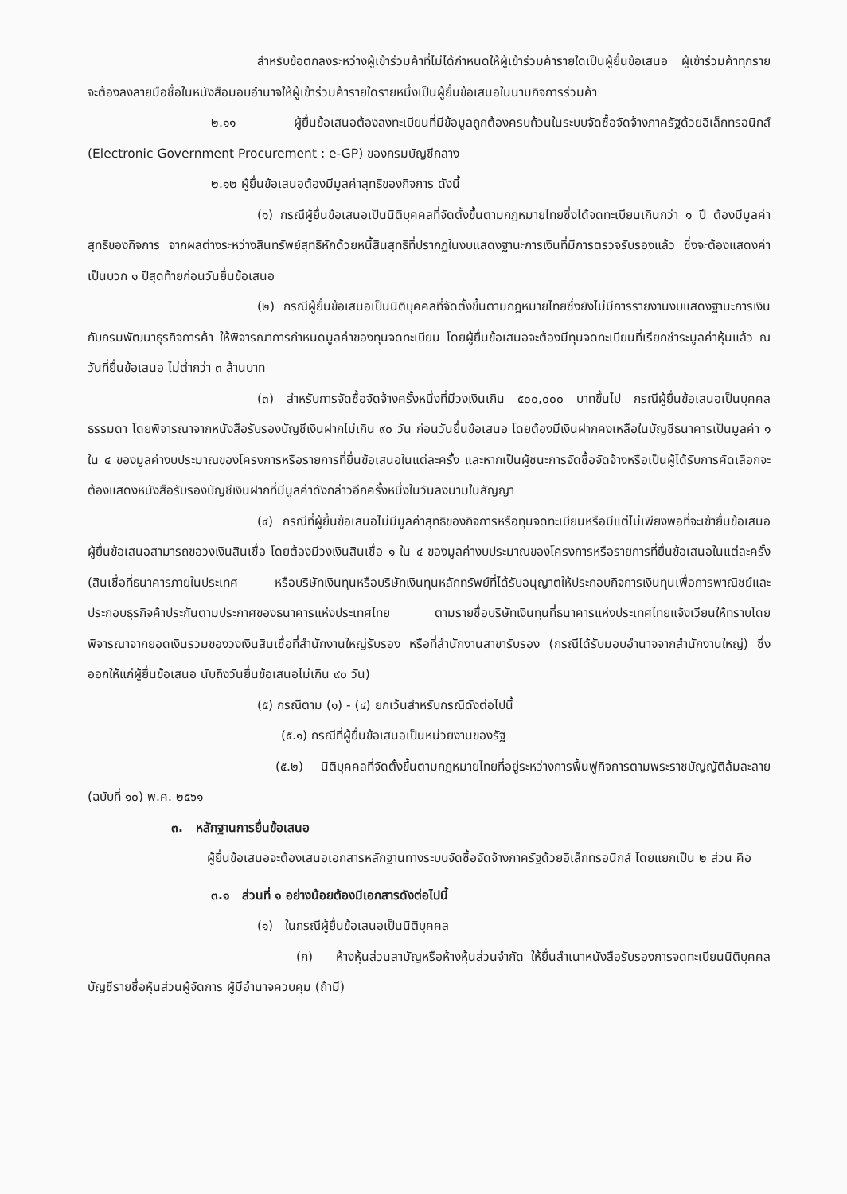สำหรับข้อตกลงระหว่างผู้เข้าร่วมค้าที่ไม่ได้กำหนดให้ผู้เข้าร่วมค้ารายใดเป็นผู้ยื่นข้อเสนอ ผู้เข้าร่วมค้าทุกรายจะต้องลงลายมือชื่อในหนังสือมอบอำนาจให้ผู้เข้าร่วมค้ารายใดรายหนึ่งเป็นผู้ยื่นข้อเสนอในนามกิจการร่วมค้า
๒.๑๑ ผู้ยื่นข้อเสนอต้องลงทะเบียนที่มีข้อมูลถูกต้องครบถ้วนในระบบจัดซื้อจัดจ้างภาครัฐด้วยอิเล็กทรอนิกส์ (Electronic Government Procurement : e-GP) ของกรมบัญชีกลาง
๒.๑๒ ผู้ยื่นข้อเสนอต้องมีมูลค่าสุทธิของกิจการ ดังนี้
(๑) กรณีผู้ยื่นข้อเสนอเป็นนิติบุคคลที่จัดตั้งขึ้นตามกฎหมายไทยซึ่งได้จดทะเบียนเกินกว่า ๑ ปี ต้องมีมูลค่าสุทธิของกิจการ จากผลต่างระหว่างสินทรัพย์สุทธิหักด้วยหนี้สินสุทธิที่ปรากฏในงบแสดงฐานะการเงินที่มีการตรวจรับรองแล้ว ซึ่งจะต้องแสดงค่าเป็นบวก ๑ ปีสุดท้ายก่อนวันยื่นข้อเสนอ
(๒) กรณีผู้ยื่นข้อเสนอเป็นนิติบุคคลที่จัดตั้งขึ้นตามกฎหมายไทยซึ่งยังไม่มีการรายงานงบแสดงฐานะการเงินกับกรมพัฒนาธุรกิจการค้า ให้พิจารณาการกำหนดมูลค่าของทุนจดทะเบียน โดยผู้ยื่นข้อเสนอจะต้องมีทุนจดทะเบียนที่เรียกชำระมูลค่าหุ้นแล้ว ณ วันที่ยื่นข้อเสนอ ไม่ต่ำกว่า ๓ ล้านบาท
(๓) สำหรับการจัดซื้อจัดจ้างครั้งหนึ่งที่มีวงเงินเกิน ๕๐๐,๐๐๐ บาทขึ้นไป กรณีผู้ยื่นข้อเสนอเป็นบุคคลธรรมดา โดยพิจารณาจากหนังสือรับรองบัญชีเงินฝากไม่เกิน ๙๐ วัน ก่อนวันยื่นข้อเสนอ โดยต้องมีเงินฝากคงเหลือในบัญชีธนาคารเป็นมูลค่า ๑ ใน ๔ ของมูลค่างบประมาณของโครงการหรือรายการที่ยื่นข้อเสนอในแต่ละครั้ง และหากเป็นผู้ชนะการจัดซื้อจัดจ้างหรือเป็นผู้ได้รับการคัดเลือกจะต้องแสดงหนังสือรับรองบัญชีเงินฝากที่มีมูลค่าดังกล่าวอีกครั้งหนึ่งในวันลงนามในสัญญา
(๔) กรณีที่ผู้ยื่นข้อเสนอไม่มีมูลค่าสุทธิของกิจการหรือทุนจดทะเบียนหรือมีแต่ไม่เพียงพอที่จะเข้ายื่นข้อเสนอ ผู้ยื่นข้อเสนอสามารถขอวงเงินสินเชื่อ โดยต้องมีวงเงินสินเชื่อ ๑ ใน ๔ ของมูลค่างบประมาณของโครงการหรือรายการที่ยื่นข้อเสนอในแต่ละครั้ง (สินเชื่อที่ธนาคารภายในประเทศ หรือบริษัทเงินทุนหรือบริษัทเงินทุนหลักทรัพย์ที่ได้รับอนุญาตให้ประกอบกิจการเงินทุนเพื่อการพาณิชย์และประกอบธุรกิจค้าประกันตามประกาศของธนาคารแห่งประเทศไทย ตามรายชื่อบริษัทเงินทุนที่ธนาคารแห่งประเทศไทยแจ้งเวียนให้ทราบโดยพิจารณาจากยอดเงินรวมของวงเงินสินเชื่อที่สำนักงานใหญ่รับรอง หรือที่สำนักงานสาขารับรอง (กรณีได้รับมอบอำนาจจากสำนักงานใหญ่) ซึ่งออกให้แก่ผู้ยื่นข้อเสนอ นับถึงวันยื่นข้อเสนอไม่เกิน ๙๐ วัน)
(๕) กรณีตาม (๑) - (๔) ยกเว้นสำหรับกรณีดังต่อไปนี้
(๕.๑) กรณีที่ผู้ยื่นข้อเสนอเป็นหน่วยงานของรัฐ
(๕.๒) นิติบุคคลที่จัดตั้งขึ้นตามกฎหมายไทยที่อยู่ระหว่างการฟื้นฟูกิจการตามพระราชบัญญัติล้มละลาย (ฉบับที่ ๑๐) พ.ศ. ๒๕๖๑
๓. หลักฐานการยื่นข้อเสนอ
ผู้ยื่นข้อเสนอจะต้องเสนอเอกสารหลักฐานทางระบบจัดซื้อจัดจ้างภาครัฐด้วยอิเล็กทรอนิกส์ โดยแยกเป็น ๒ ส่วน คือ
๓.๑ ส่วนที่ ๑ อย่างน้อยต้องมีเอกสารดังต่อไปนี้
(๑) ในกรณีผู้ยื่นข้อเสนอเป็นนิติบุคคล
(ก) ห้างหุ้นส่วนสามัญหรือห้างหุ้นส่วนจำกัด ให้ยื่นสำเนาหนังสือรับรองการจดทะเบียนนิติบุคคล บัญชีรายชื่อหุ้นส่วนผู้จัดการ ผู้มีอำนาจควบคุม (ถ้ามี)